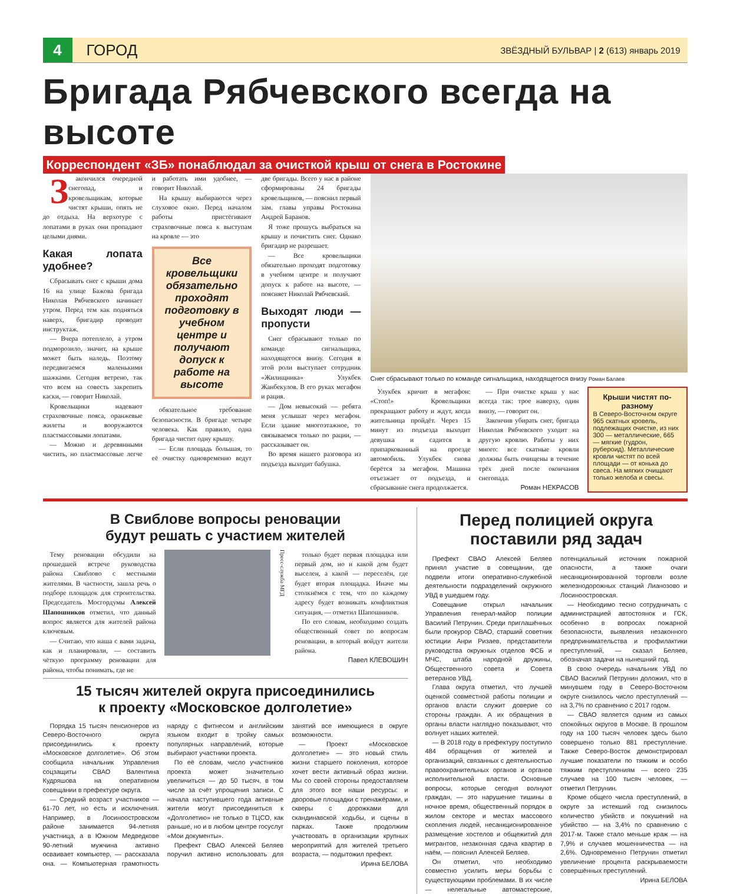4
ГОРОД
ЗВЁЗДНЫЙ БУЛЬВАР | 2 (613) январь 2019
Бригада Рябчевского всегда на высоте
Корреспондент «ЗБ» понаблюдал за очисткой крыш от снега в Ростокине
Закончился очередной снегопад, и кровельщикам, которые чистят крыши, опять не до отдыха. На верхотуре с лопатами в руках они пропадают целыми днями.
Какая лопата удобнее?
Сбрасывать снег с крыши дома 16 на улице Бажова бригада Николая Рябчевского начинает утром. Перед тем как подняться наверх, бригадир проводит инструктаж.
— Вчера потеплело, а утром подморозило, значит, на крыше может быть наледь. Поэтому передвигаемся маленькими шажками. Сегодня ветрено, так что всем на совесть закрепить каски, — говорит Николай.
Кровельщики надевают страховочные пояса, оранжевые жилеты и вооружаются пластмассовыми лопатами.
— Можно и деревянными чистить, но пластмассовые легче и работать ими удобнее, — говорит Николай.
На крышу выбираются через слуховое окно. Перед началом работы пристёгивают страховочные пояса к выступам на кровле — это
Все кровельщики обязательно проходят подготовку в учебном центре и получают допуск к работе на высоте
обязательное требование безопасности. В бригаде четыре человека. Как правило, одна бригада чистит одну крышу.
— Если площадь большая, то её очистку одновременно ведут две бригады. Всего у нас в районе сформированы 24 бригады кровельщиков, — пояснил первый зам. главы управы Ростокина Андрей Баранов.
Я тоже прошусь выбраться на крышу и почистить снег. Однако бригадир не разрешает.
— Все кровельщики обязательно проходят подготовку в учебном центре и получают допуск к работе на высоте, — поясняет Николай Рябчевский.
Выходят люди — пропусти
Снег сбрасывают только по команде сигнальщика, находящегося внизу. Сегодня в этой роли выступает сотрудник «Жилищника» Улукбек Жанбекулов. В его руках мегафон и рация.
— Дом невысокий — ребята меня услышат через мегафон. Если здание многоэтажное, то связываемся только по рации, — рассказывает он.
Во время нашего разговора из подъезда выходит бабушка.
Снег сбрасывают только по команде сигнальщика, находящегося внизу Роман Балаев
Улукбек кричит в мегафон: «Стоп!» Кровельщики прекращают работу и ждут, когда жительница пройдёт. Через 15 минут из подъезда выходит девушка и садится в припаркованный на проезде автомобиль. Улукбек снова берётся за мегафон. Машина отъезжает от подъезда, и сбрасывание снега продолжается.
— При очистке крыш у нас всегда так: трое наверху, один внизу, — говорит он.
Закончив убирать снег, бригада Николая Рябчевского уходит на другую кровлю. Работы у них много: все скатные кровли должны быть очищены в течение трёх дней после окончания снегопада.
Роман НЕКРАСОВ
Крыши чистят по-разному
В Северо-Восточном округе 965 скатных кровель, подлежащих очистке, из них 300 — металлические, 665 — мягкие (гудрон, рубероид). Металлические кровли чистят по всей площади — от конька до свеса. На мягких очищают только желоба и свесы.
В Свиблове вопросы реновации
будут решать с участием жителей
Тему реновации обсудили на прошедшей встрече руководства района Свиблово с местными жителями. В частности, зашла речь о подборе площадок для строительства. Председатель Мосгордумы Алексей Шапошников отметил, что данный вопрос является для жителей района ключевым.
— Считаю, что наша с вами задача, как и планировали, — составить чёткую программу реновации для района, чтобы понимать, где не
Пресс-служба МГД
только будет первая площадка или первый дом, но и какой дом будет выселен, а какой — переселён, где будет вторая площадка. Иначе мы столкнёмся с тем, что по каждому адресу будет возникать конфликтная ситуация, — отметил Шапошников.
По его словам, необходимо создать общественный совет по вопросам реновации, в который войдут жители района.
Павел КЛЕВОШИН
15 тысяч жителей округа присоединились
к проекту «Московское долголетие»
Порядка 15 тысяч пенсионеров из Северо-Восточного округа присоединились к проекту «Московское долголетие». Об этом сообщила начальник Управления соцзащиты СВАО Валентина Кудряшова на оперативном совещании в префектуре округа.
— Средний возраст участников — 61-70 лет, но есть и исключения. Например, в Лосиноостровском районе занимается 94-летняя участница, а в Южном Медведкове 90-летний мужчина активно осваивает компьютер, — рассказала она. — Компьютерная грамотность наряду с фитнесом и английским языком входит в тройку самых популярных направлений, которые выбирают участники проекта.
По её словам, число участников проекта может значительно увеличиться — до 50 тысяч, в том числе за счёт упрощения записи. С начала наступившего года активные жители могут присоединиться к «Долголетию» не только в ТЦСО, как раньше, но и в любом центре госуслуг «Мои документы».
Префект СВАО Алексей Беляев поручил активно использовать для занятий все имеющиеся в округе возможности.
— Проект «Московское долголетие» — это новый стиль жизни старшего поколения, которое хочет вести активный образ жизни. Мы со своей стороны предоставляем для этого все наши ресурсы: и дворовые площадки с тренажёрами, и скверы с дорожками для скандинавской ходьбы, и сцены в парках. Также продолжим участвовать в организации крупных мероприятий для жителей третьего возраста, — подытожил префект.
Ирина БЕЛОВА
Перед полицией округа
поставили ряд задач
Префект СВАО Алексей Беляев принял участие в совещании, где подвели итоги оперативно-служебной деятельности подразделений окружного УВД в ушедшем году.
Совещание открыл начальник Управления генерал-майор полиции Василий Петрунин. Среди приглашённых были прокурор СВАО, старший советник юстиции Анри Ризаев, представители руководства окружных отделов ФСБ и МЧС, штаба народной дружины, Общественного совета и Совета ветеранов УВД.
Глава округа отметил, что лучшей оценкой совместной работы полиции и органов власти служит доверие со стороны граждан. А их обращения в органы власти наглядно показывают, что волнует наших жителей.
— В 2018 году в префектуру поступило 484 обращения от жителей и организаций, связанных с деятельностью правоохранительных органов и органов исполнительной власти. Основные вопросы, которые сегодня волнуют граждан, — это нарушение тишины в ночное время, общественный порядок в жилом секторе и местах массового скопления людей, несанкционированное размещение хостелов и общежитий для мигрантов, незаконная сдача квартир в наём, — пояснил Алексей Беляев.
Он отметил, что необходимо совместно усилить меры борьбы с существующими проблемами. В их числе — нелегальные автомастерские, потенциальный источник пожарной опасности, а также очаги несанкционированной торговли возле железнодорожных станций Лианозово и Лосиноостровская.
— Необходимо тесно сотрудничать с администрацией автостоянок и ГСК, особенно в вопросах пожарной безопасности, выявления незаконного предпринимательства и профилактики преступлений, — сказал Беляев, обозначая задачи на нынешний год.
В свою очередь начальник УВД по СВАО Василий Петрунин доложил, что в минувшем году в Северо-Восточном округе снизилось число преступлений — на 3,7% по сравнению с 2017 годом.
— СВАО является одним из самых спокойных округов в Москве. В прошлом году на 100 тысяч человек здесь было совершено только 881 преступление. Также Северо-Восток демонстрировал лучшие показатели по тяжким и особо тяжким преступлениям — всего 235 случаев на 100 тысяч человек, — отметил Петрунин.
Кроме общего числа преступлений, в округе за истекший год снизилось количество убийств и покушений на убийство — на 3,4% по сравнению с 2017-м. Также стало меньше краж — на 7,9% и случаев мошенничества — на 2,6%. Одновременно Петрунин отметил увеличение процента раскрываемости совершённых преступлений.
Ирина БЕЛОВА